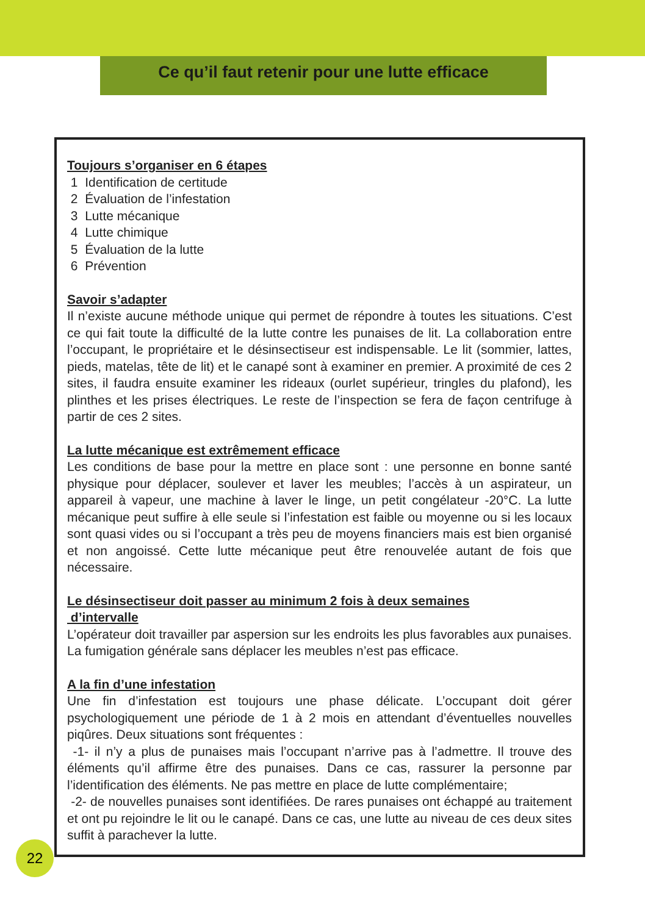Ce qu’il faut retenir pour une lutte efficace
Toujours s’organiser en 6 étapes
1 Identification de certitude
2 Évaluation de l’infestation
3 Lutte mécanique
4 Lutte chimique
5 Évaluation de la lutte
6 Prévention
Savoir s’adapter
Il n’existe aucune méthode unique qui permet de répondre à toutes les situations. C’est ce qui fait toute la difficulté de la lutte contre les punaises de lit. La collaboration entre l’occupant, le propriétaire et le désinsectiseur est indispensable. Le lit (sommier, lattes, pieds, matelas, tête de lit) et le canapé sont à examiner en premier. A proximité de ces 2 sites, il faudra ensuite examiner les rideaux (ourlet supérieur, tringles du plafond), les plinthes et les prises électriques. Le reste de l’inspection se fera de façon centrifuge à partir de ces 2 sites.
La lutte mécanique est extrêmement efficace
Les conditions de base pour la mettre en place sont : une personne en bonne santé physique pour déplacer, soulever et laver les meubles; l’accès à un aspirateur, un appareil à vapeur, une machine à laver le linge, un petit congélateur -20°C. La lutte mécanique peut suffire à elle seule si l’infestation est faible ou moyenne ou si les locaux sont quasi vides ou si l’occupant a très peu de moyens financiers mais est bien organisé et non angoissé. Cette lutte mécanique peut être renouvelée autant de fois que nécessaire.
Le désinsectiseur doit passer au minimum 2 fois à deux semaines
d’intervalle
L’opérateur doit travailler par aspersion sur les endroits les plus favorables aux punaises. La fumigation générale sans déplacer les meubles n’est pas efficace.
A la fin d’une infestation
Une fin d’infestation est toujours une phase délicate. L’occupant doit gérer psychologiquement une période de 1 à 2 mois en attendant d’éventuelles nouvelles piqûres. Deux situations sont fréquentes :
-1- il n’y a plus de punaises mais l’occupant n’arrive pas à l’admettre. Il trouve des éléments qu’il affirme être des punaises. Dans ce cas, rassurer la personne par l’identification des éléments. Ne pas mettre en place de lutte complémentaire;
-2- de nouvelles punaises sont identifiées. De rares punaises ont échappé au traitement et ont pu rejoindre le lit ou le canapé. Dans ce cas, une lutte au niveau de ces deux sites suffit à parachever la lutte.
22